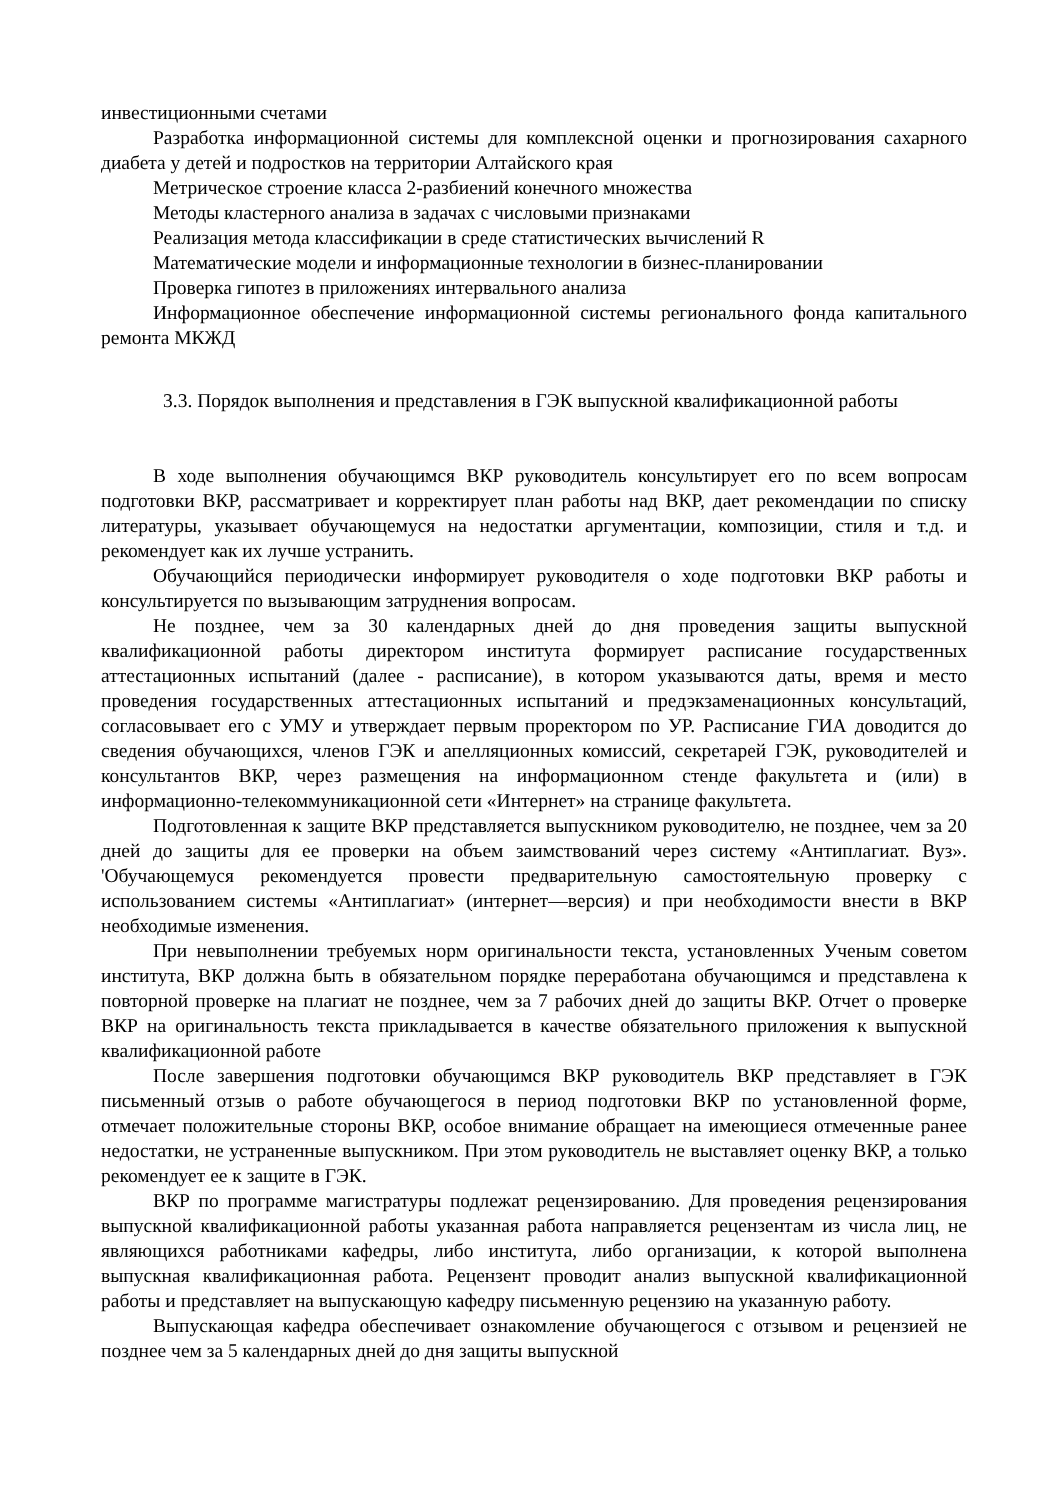инвестиционными счетами
Разработка информационной системы для комплексной оценки и прогнозирования сахарного диабета у детей и подростков на территории Алтайского края
Метрическое строение класса 2-разбиений конечного множества
Методы кластерного анализа в задачах с числовыми признаками
Реализация метода классификации в среде статистических вычислений R
Математические модели и информационные технологии в бизнес-планировании
Проверка гипотез в приложениях интервального анализа
Информационное обеспечение информационной системы регионального фонда капитального ремонта МКЖД
3.3. Порядок выполнения и представления в ГЭК выпускной квалификационной работы
В ходе выполнения обучающимся ВКР руководитель консультирует его по всем вопросам подготовки ВКР, рассматривает и корректирует план работы над ВКР, дает рекомендации по списку литературы, указывает обучающемуся на недостатки аргументации, композиции, стиля и т.д. и рекомендует как их лучше устранить.
Обучающийся периодически информирует руководителя о ходе подготовки ВКР работы и консультируется по вызывающим затруднения вопросам.
Не позднее, чем за 30 календарных дней до дня проведения защиты выпускной квалификационной работы директором института формирует расписание государственных аттестационных испытаний (далее - расписание), в котором указываются даты, время и место проведения государственных аттестационных испытаний и предэкзаменационных консультаций, согласовывает его с УМУ и утверждает первым проректором по УР. Расписание ГИА доводится до сведения обучающихся, членов ГЭК и апелляционных комиссий, секретарей ГЭК, руководителей и консультантов ВКР, через размещения на информационном стенде факультета и (или) в информационно-телекоммуникационной сети «Интернет» на странице факультета.
Подготовленная к защите ВКР представляется выпускником руководителю, не позднее, чем за 20 дней до защиты для ее проверки на объем заимствований через систему «Антиплагиат. Вуз». 'Обучающемуся рекомендуется провести предварительную самостоятельную проверку с использованием системы «Антиплагиат» (интернет—версия) и при необходимости внести в ВКР необходимые изменения.
При невыполнении требуемых норм оригинальности текста, установленных Ученым советом института, ВКР должна быть в обязательном порядке переработана обучающимся и представлена к повторной проверке на плагиат не позднее, чем за 7 рабочих дней до защиты ВКР. Отчет о проверке ВКР на оригинальность текста прикладывается в качестве обязательного приложения к выпускной квалификационной работе
После завершения подготовки обучающимся ВКР руководитель ВКР представляет в ГЭК письменный отзыв о работе обучающегося в период подготовки ВКР по установленной форме, отмечает положительные стороны ВКР, особое внимание обращает на имеющиеся отмеченные ранее недостатки, не устраненные выпускником. При этом руководитель не выставляет оценку ВКР, а только рекомендует ее к защите в ГЭК.
ВКР по программе магистратуры подлежат рецензированию. Для проведения рецензирования выпускной квалификационной работы указанная работа направляется рецензентам из числа лиц, не являющихся работниками кафедры, либо института, либо организации, к которой выполнена выпускная квалификационная работа. Рецензент проводит анализ выпускной квалификационной работы и представляет на выпускающую кафедру письменную рецензию на указанную работу.
Выпускающая кафедра обеспечивает ознакомление обучающегося с отзывом и рецензией не позднее чем за 5 календарных дней до дня защиты выпускной